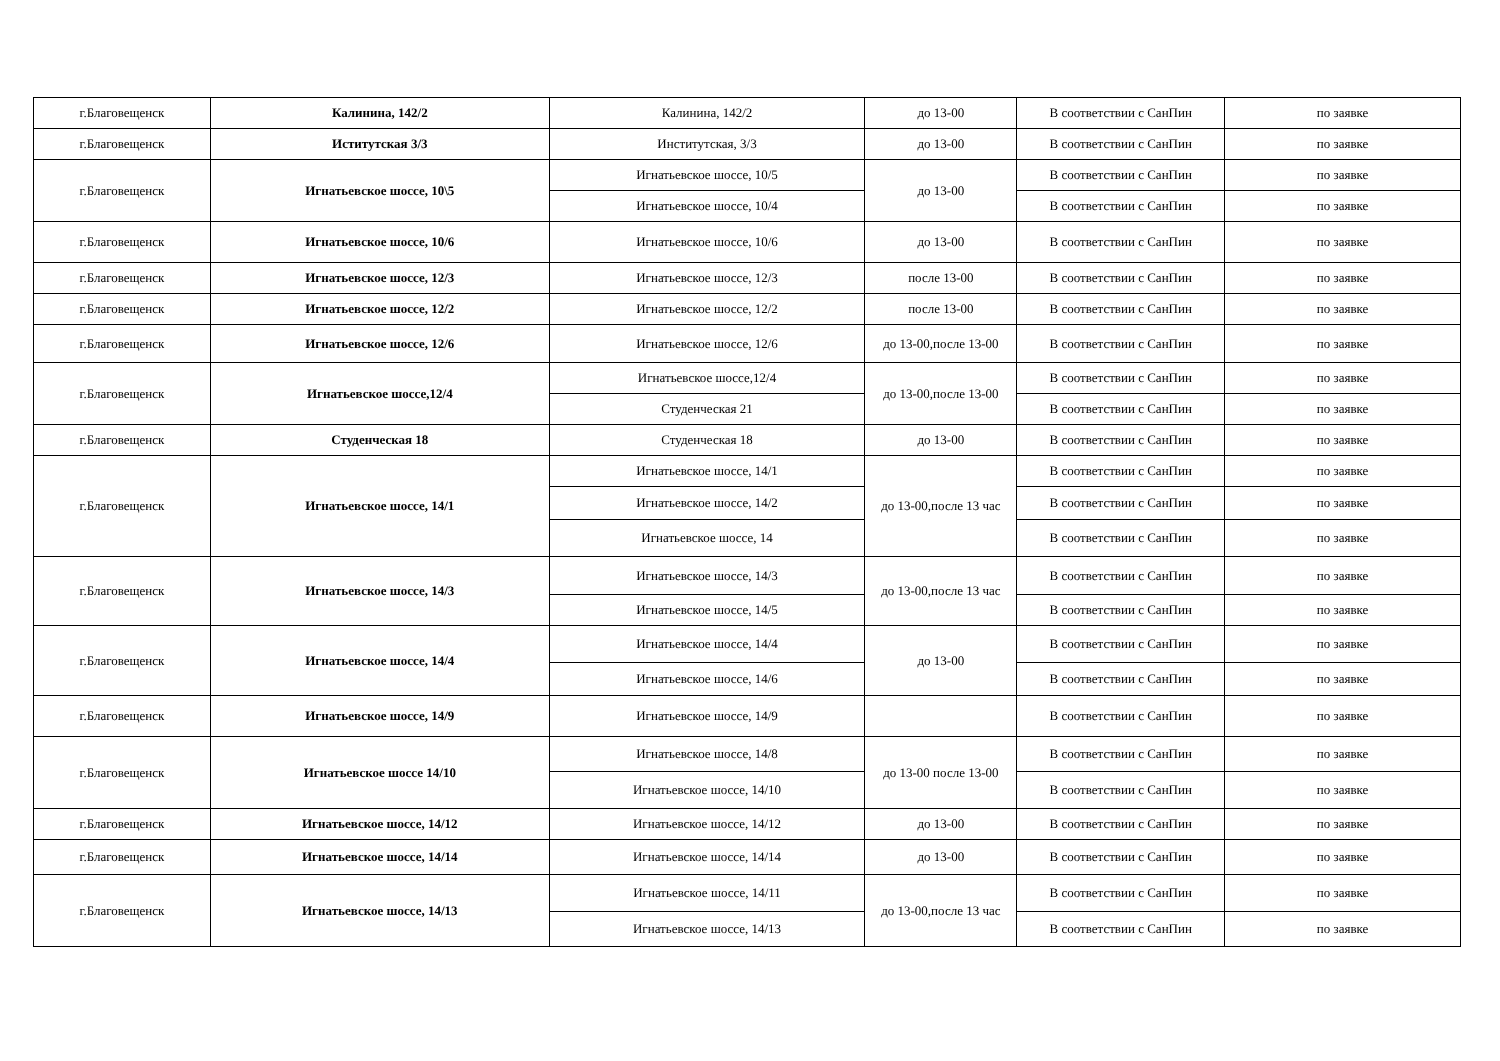| г.Благовещенск | Калинина, 142/2 | Калинина, 142/2 | до 13-00 | В соответствии с СанПин | по заявке |
| г.Благовещенск | Иститутская 3/3 | Институтская, 3/3 | до 13-00 | В соответствии с СанПин | по заявке |
| г.Благовещенск | Игнатьевское шоссе, 10\5 | Игнатьевское шоссе, 10/5 | до 13-00 | В соответствии с СанПин | по заявке |
| | | Игнатьевское шоссе, 10/4 | | В соответствии с СанПин | по заявке |
| г.Благовещенск | Игнатьевское шоссе, 10/6 | Игнатьевское шоссе, 10/6 | до 13-00 | В соответствии с СанПин | по заявке |
| г.Благовещенск | Игнатьевское шоссе, 12/3 | Игнатьевское шоссе, 12/3 | после 13-00 | В соответствии с СанПин | по заявке |
| г.Благовещенск | Игнатьевское шоссе, 12/2 | Игнатьевское шоссе, 12/2 | после 13-00 | В соответствии с СанПин | по заявке |
| г.Благовещенск | Игнатьевское шоссе, 12/6 | Игнатьевское шоссе, 12/6 | до 13-00,после 13-00 | В соответствии с СанПин | по заявке |
| г.Благовещенск | Игнатьевское шоссе,12/4 | Игнатьевское шоссе,12/4 | до 13-00,после 13-00 | В соответствии с СанПин | по заявке |
| | | Студенческая 21 | | В соответствии с СанПин | по заявке |
| г.Благовещенск | Студенческая 18 | Студенческая 18 | до 13-00 | В соответствии с СанПин | по заявке |
| г.Благовещенск | Игнатьевское шоссе, 14/1 | Игнатьевское шоссе, 14/1 | до 13-00,после 13 час | В соответствии с СанПин | по заявке |
| | | Игнатьевское шоссе, 14/2 | | В соответствии с СанПин | по заявке |
| | | Игнатьевское шоссе, 14 | | В соответствии с СанПин | по заявке |
| г.Благовещенск | Игнатьевское шоссе, 14/3 | Игнатьевское шоссе, 14/3 | до 13-00,после 13 час | В соответствии с СанПин | по заявке |
| | | Игнатьевское шоссе, 14/5 | | В соответствии с СанПин | по заявке |
| г.Благовещенск | Игнатьевское шоссе, 14/4 | Игнатьевское шоссе, 14/4 | до 13-00 | В соответствии с СанПин | по заявке |
| | | Игнатьевское шоссе, 14/6 | | В соответствии с СанПин | по заявке |
| г.Благовещенск | Игнатьевское шоссе, 14/9 | Игнатьевское шоссе, 14/9 | | В соответствии с СанПин | по заявке |
| г.Благовещенск | Игнатьевское шоссе 14/10 | Игнатьевское шоссе, 14/8 | до 13-00 после 13-00 | В соответствии с СанПин | по заявке |
| | | Игнатьевское шоссе, 14/10 | | В соответствии с СанПин | по заявке |
| г.Благовещенск | Игнатьевское шоссе, 14/12 | Игнатьевское шоссе, 14/12 | до 13-00 | В соответствии с СанПин | по заявке |
| г.Благовещенск | Игнатьевское шоссе, 14/14 | Игнатьевское шоссе, 14/14 | до 13-00 | В соответствии с СанПин | по заявке |
| г.Благовещенск | Игнатьевское шоссе, 14/13 | Игнатьевское шоссе, 14/11 | до 13-00,после 13 час | В соответствии с СанПин | по заявке |
| | | Игнатьевское шоссе, 14/13 | | В соответствии с СанПин | по заявке |